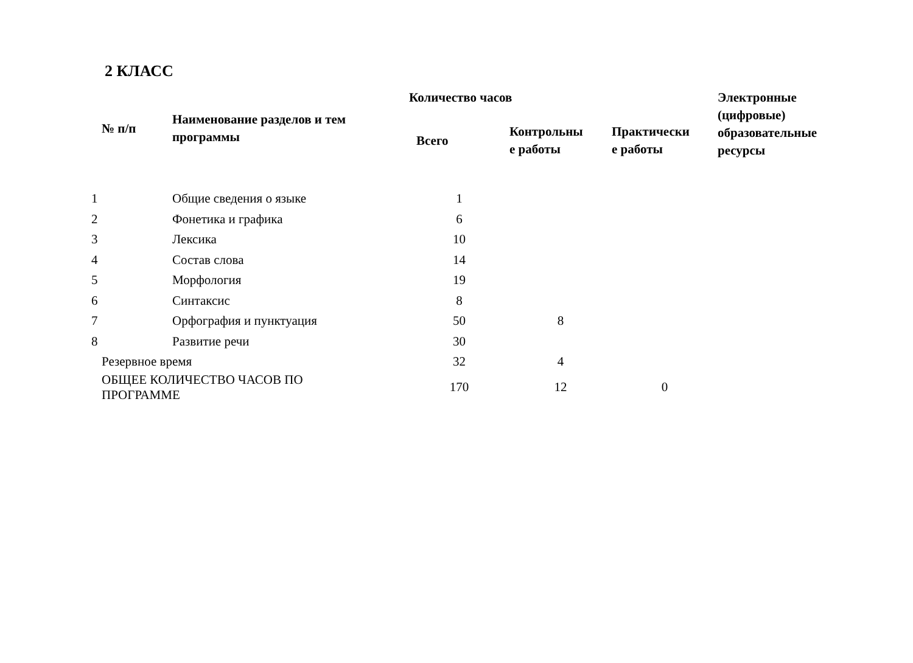2 КЛАСС
| № п/п | Наименование разделов и тем программы | Количество часов | | | Электронные (цифровые) образовательные ресурсы |
| --- | --- | --- | --- | --- | --- |
| | | Всего | Контрольны е работы | Практически е работы | |
| 1 | Общие сведения о языке | 1 | | | |
| 2 | Фонетика и графика | 6 | | | |
| 3 | Лексика | 10 | | | |
| 4 | Состав слова | 14 | | | |
| 5 | Морфология | 19 | | | |
| 6 | Синтаксис | 8 | | | |
| 7 | Орфография и пунктуация | 50 | 8 | | |
| 8 | Развитие речи | 30 | | | |
| Резервное время | | 32 | 4 | | |
| ОБЩЕЕ КОЛИЧЕСТВО ЧАСОВ ПО ПРОГРАММЕ | | 170 | 12 | 0 | |